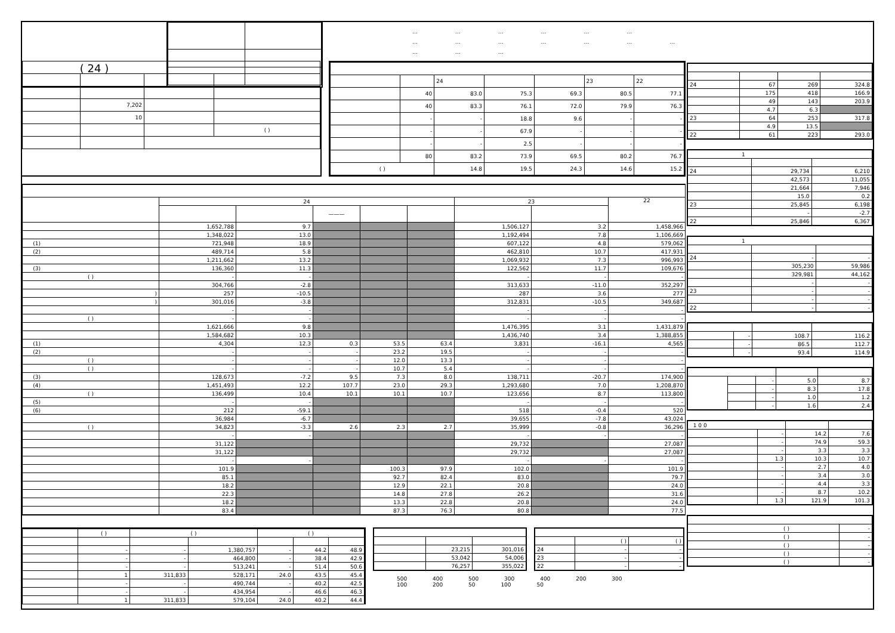( 24 )
… … … … … …
… … … … … … …
… … …
| | 7,202 | | |
| | 10 | | |
| | | | ( ) |
| | | 24 | | | 23 | 22 |
| --- | --- | --- | --- | --- | --- | --- |
| | 40 | 83.0 | 75.3 | 69.3 | 80.5 | 77.1 |
| | 40 | 83.3 | 76.1 | 72.0 | 79.9 | 76.3 |
| | - | - | 18.8 | 9.6 | - | - |
| | - | - | 67.9 | - | - | - |
| | - | - | 2.5 | - | - | - |
| | 80 | 83.2 | 73.9 | 69.5 | 80.2 | 76.7 |
| ( ) | | 14.8 | 19.5 | 24.3 | 14.6 | 15.2 |
| | 24 | | | | | 23 | | 22 |
| --- | --- | --- | --- | --- | --- | --- | --- | --- |
| | | | ——— | | | | | |
| | 1,652,788 | 9.7 | | | | 1,506,127 | 3.2 | 1,458,966 |
| | 1,348,022 | 13.0 | | | | 1,192,494 | 7.8 | 1,106,669 |
| (1) | 721,948 | 18.9 | | | | 607,122 | 4.8 | 579,062 |
| (2) | 489,714 | 5.8 | | | | 462,810 | 10.7 | 417,931 |
| | 1,211,662 | 13.2 | | | | 1,069,932 | 7.3 | 996,993 |
| (3) | 136,360 | 11.3 | | | | 122,562 | 11.7 | 109,676 |
| ( ) | - | - | | | | - | - | - |
| | 304,766 | -2.8 | | | | 313,633 | -11.0 | 352,297 |
| ) | 257 | -10.5 | | | | 287 | 3.6 | 277 |
| ) | 301,016 | -3.8 | | | | 312,831 | -10.5 | 349,687 |
| | - | - | | | | - | - | - |
| ( ) | - | - | | | | - | - | - |
| | 1,621,666 | 9.8 | | | | 1,476,395 | 3.1 | 1,431,879 |
| | 1,584,682 | 10.3 | | | | 1,436,740 | 3.4 | 1,388,855 |
| (1) | 4,304 | 12.3 | 0.3 | 53.5 | 63.4 | 3,831 | -16.1 | 4,565 |
| (2) | - | - | - | 23.2 | 19.5 | - | - | - |
| ( ) | - | - | - | 12.0 | 13.3 | - | - | - |
| ( ) | - | - | - | 10.7 | 5.4 | - | - | - |
| (3) | 128,673 | -7.2 | 9.5 | 7.3 | 8.0 | 138,711 | -20.7 | 174,900 |
| (4) | 1,451,493 | 12.2 | 107.7 | 23.0 | 29.3 | 1,293,680 | 7.0 | 1,208,870 |
| ( ) | 136,499 | 10.4 | 10.1 | 10.1 | 10.7 | 123,656 | 8.7 | 113,800 |
| (5) | - | - | | | | - | - | - |
| (6) | 212 | -59.1 | | | | 518 | -0.4 | 520 |
| | 36,984 | -6.7 | | | | 39,655 | -7.8 | 43,024 |
| ( ) | 34,823 | -3.3 | 2.6 | 2.3 | 2.7 | 35,999 | -0.8 | 36,296 |
| | - | - | | | | - | - | - |
| | 31,122 | | | | | 29,732 | | 27,087 |
| | 31,122 | | | | | 29,732 | | 27,087 |
| | - | - | | | | - | - | - |
| | 101.9 | | | 100.3 | 97.9 | 102.0 | | 101.9 |
| | 85.1 | | | 92.7 | 82.4 | 83.0 | | 79.7 |
| | 18.2 | | | 12.9 | 22.1 | 20.8 | | 24.0 |
| | 22.3 | | | 14.8 | 27.8 | 26.2 | | 31.6 |
| | 18.2 | | | 13.3 | 22.8 | 20.8 | | 24.0 |
| | 83.4 | | | 87.3 | 76.3 | 80.8 | | 77.5 |
| | ( ) | ( ) | | ( ) | | |
| --- | --- | --- | --- | --- | --- | --- |
| | - | - | 1,380,757 | - | 44.2 | 48.9 |
| | - | - | 464,800 | - | 38.4 | 42.9 |
| | - | - | 513,241 | - | 51.4 | 50.6 |
| | 1 | 311,833 | 528,171 | 24.0 | 43.5 | 45.4 |
| | - | - | 490,744 | - | 40.2 | 42.5 |
| | - | - | 434,954 | - | 46.6 | 46.3 |
| | 1 | 311,833 | 579,104 | 24.0 | 40.2 | 44.4 |
| | 23,215 | 301,016 |
| | 53,042 | 54,006 |
| | 76,257 | 355,022 |
| | ( ) | ( ) |
| 24 | - | - |
| 23 | - | - |
| 22 | - | - |
500 400 500 300 400 200 300
100 200 50 100 50
| 24 | 67 | 269 | 324.8 |
| | 175 | 418 | 166.9 |
| | 49 | 143 | 203.9 |
| | 4.7 | 6.3 | |
| 23 | 64 | 253 | 317.8 |
| | 4.9 | 13.5 | |
| 22 | 61 | 223 | 293.0 |
| 1 | | |
| --- | --- | --- |
| 24 | 29,734 | 6,210 |
| | 42,573 | 11,055 |
| | 21,664 | 7,946 |
| | 15.0 | 0.2 |
| 23 | 25,845 | 6,198 |
| | - | -2.7 |
| 22 | 25,846 | 6,367 |
| 1 | | |
| --- | --- | --- |
| 24 | - | - |
| | 305,230 | 59,986 |
| | 329,981 | 44,162 |
| | - | - |
| 23 | - | - |
| | - | - |
| 22 | - | - |
| | - | 108.7 | 116.2 |
| | - | 86.5 | 112.7 |
| | - | 93.4 | 114.9 |
| | | - | 5.0 | 8.7 |
| | | - | 8.3 | 17.8 |
| | | - | 1.0 | 1.2 |
| | | - | 1.6 | 2.4 |
| 1 0 0 | | | |
| | - | 14.2 | 7.6 |
| | - | 74.9 | 59.3 |
| | - | 3.3 | 3.3 |
| | 1.3 | 10.3 | 10.7 |
| | - | 2.7 | 4.0 |
| | - | 3.4 | 3.0 |
| | - | 4.4 | 3.3 |
| | - | 8.7 | 10.2 |
| | 1.3 | 121.9 | 101.3 |
| ( ) | - |
| ( ) | - |
| ( ) | - |
| ( ) | - |
| ( ) | - |